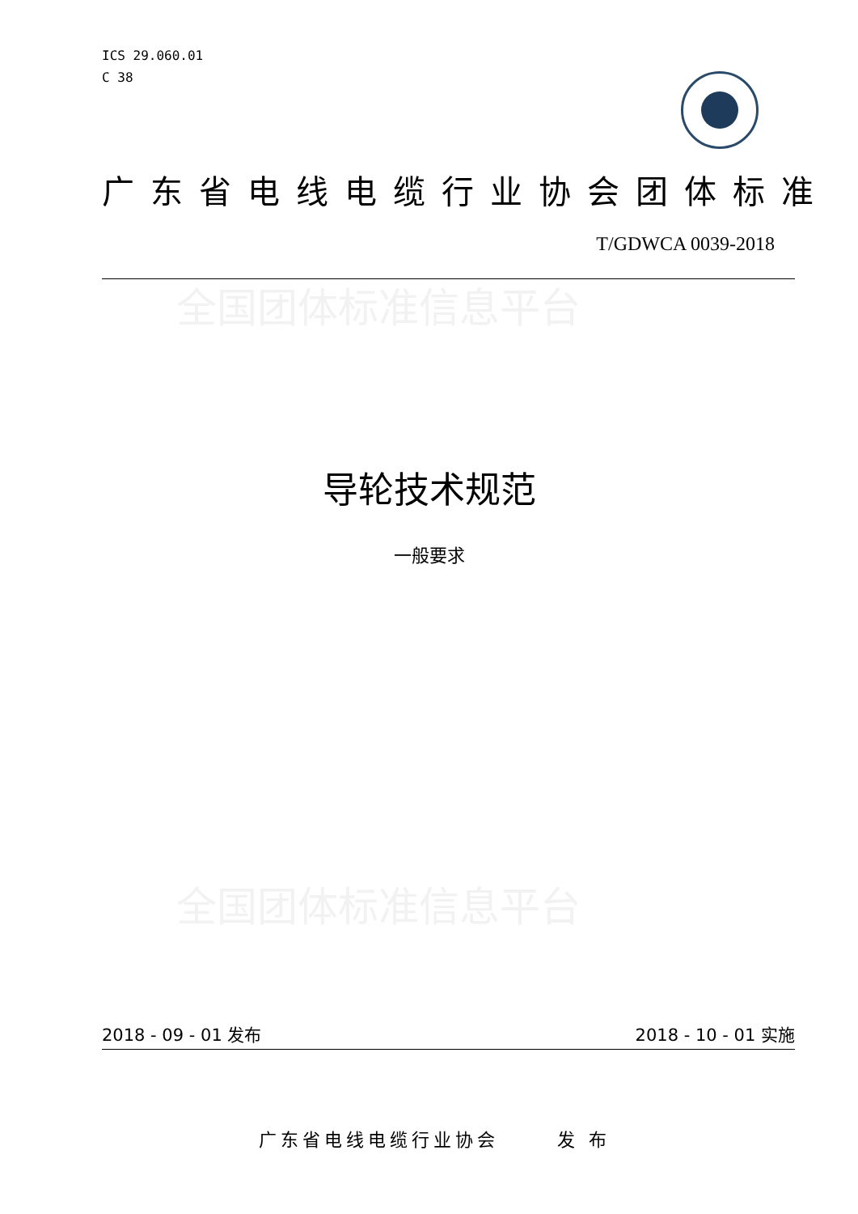ICS 29.060.01
C 38
广东省电线电缆行业协会团体标准
T/GDWCA 0039-2018
全国团体标准信息平台
导轮技术规范
一般要求
全国团体标准信息平台
2018 - 09 - 01 发布 2018 - 10 - 01 实施
广东省电线电缆行业协会 发 布